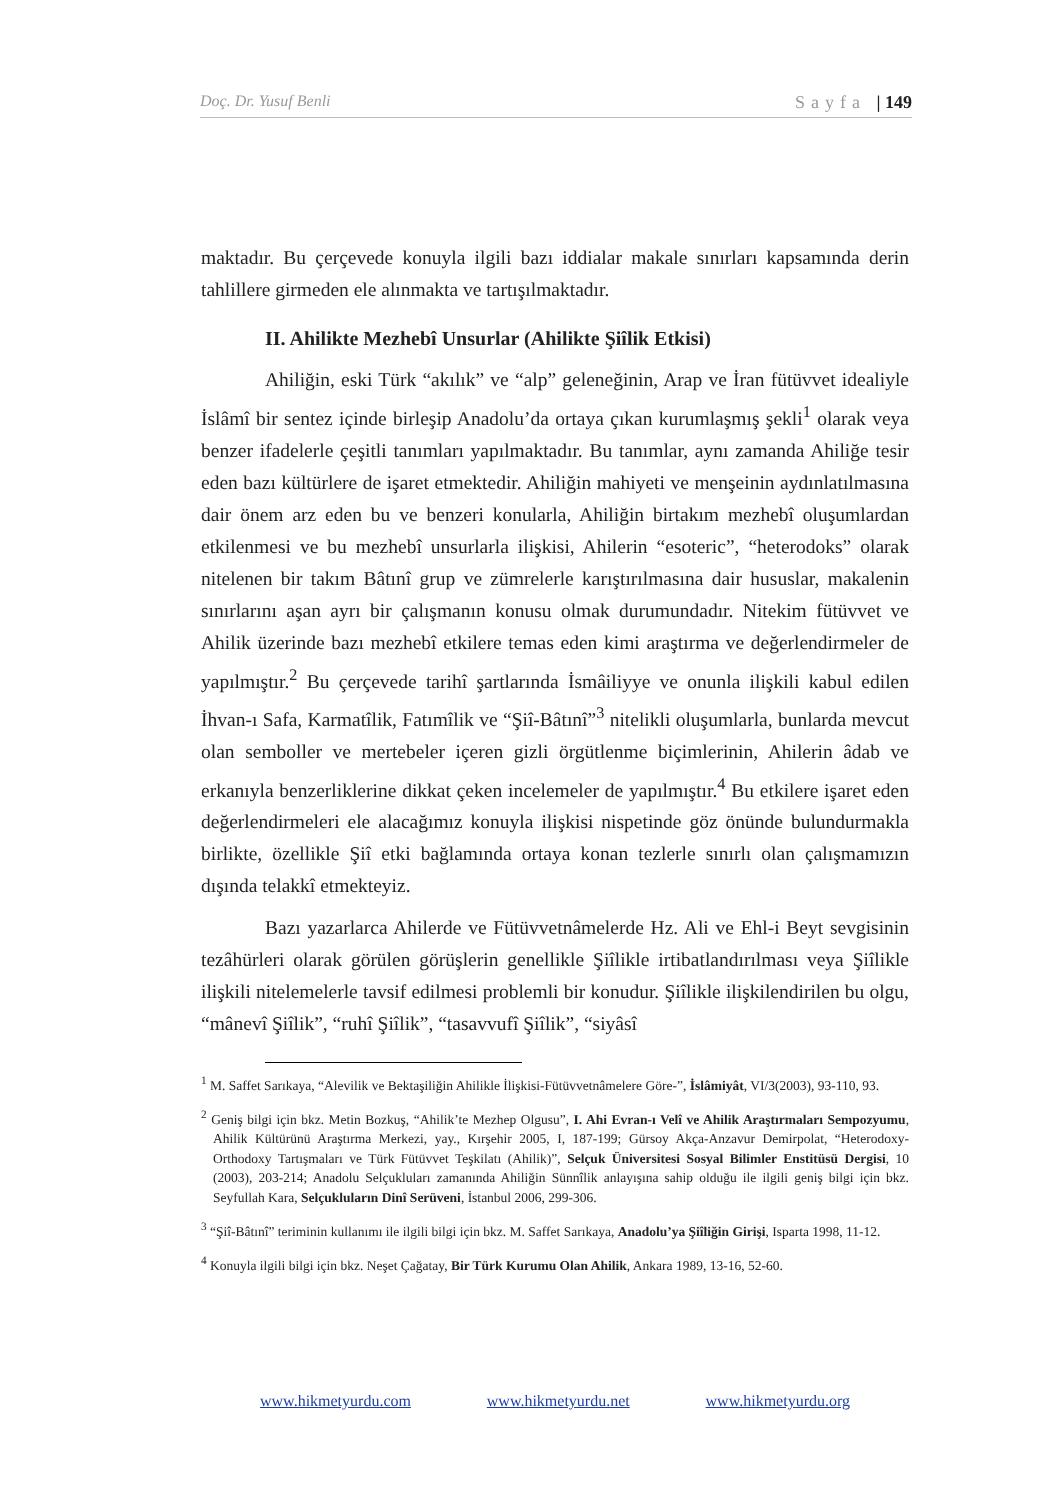Doç. Dr. Yusuf Benli Sayfa | 149
maktadır. Bu çerçevede konuyla ilgili bazı iddialar makale sınırları kapsamında derin tahlillere girmeden ele alınmakta ve tartışılmaktadır.
II. Ahilikte Mezhebî Unsurlar (Ahilikte Şiîlik Etkisi)
Ahiliğin, eski Türk “akılık” ve “alp” geleneğinin, Arap ve İran fütüvvet idealiyle İslâmî bir sentez içinde birleşip Anadolu’da ortaya çıkan kurumlaşmış şekli<sup>1</sup> olarak veya benzer ifadelerle çeşitli tanımları yapılmaktadır. Bu tanımlar, aynı zamanda Ahiliğe tesir eden bazı kültürlere de işaret etmektedir. Ahiliğin mahiyeti ve menşeinin aydınlatılmasına dair önem arz eden bu ve benzeri konularla, Ahiliğin birtakım mezhebî oluşumlardan etkilenmesi ve bu mezhebî unsurlarla ilişkisi, Ahilerin “esoteric”, “heterodoks” olarak nitelenen bir takım Bâtınî grup ve zümrelerle karıştırılmasına dair hususlar, makalenin sınırlarını aşan ayrı bir çalışmanın konusu olmak durumundadır. Nitekim fütüvvet ve Ahilik üzerinde bazı mezhebî etkilere temas eden kimi araştırma ve değerlendirmeler de yapılmıştır.<sup>2</sup> Bu çerçevede tarihî şartlarında İsmâiliyye ve onunla ilişkili kabul edilen İhvan-ı Safa, Karmatîlik, Fatımîlik ve “Şiî-Bâtınî”<sup>3</sup> nitelikli oluşumlarla, bunlarda mevcut olan semboller ve mertebeler içeren gizli örgütlenme biçimlerinin, Ahilerin âdab ve erkanıyla benzerliklerine dikkat çeken incelemeler de yapılmıştır.<sup>4</sup> Bu etkilere işaret eden değerlendirmeleri ele alacağımız konuyla ilişkisi nispetinde göz önünde bulundurmakla birlikte, özellikle Şiî etki bağlamında ortaya konan tezlerle sınırlı olan çalışmamızın dışında telakkî etmekteyiz.
Bazı yazarlarca Ahilerde ve Fütüvvetnâmelerde Hz. Ali ve Ehl-i Beyt sevgisinin tezâhürleri olarak görülen görüşlerin genellikle Şiîlikle irtibatlandırılması veya Şiîlikle ilişkili nitelemelerle tavsif edilmesi problemli bir konudur. Şiîlikle ilişkilendirilen bu olgu, “mânevî Şiîlik”, “ruhî Şiîlik”, “tasavvufî Şiîlik”, “siyâsî
<sup>1</sup> M. Saffet Sarıkaya, “Alevilik ve Bektaşiliğin Ahilikle İlişkisi-Fütüvvetnâmelere Göre-”, İslâmiyât, VI/3(2003), 93-110, 93.
<sup>2</sup> Geniş bilgi için bkz. Metin Bozkuş, “Ahilik’te Mezhep Olgusu”, I. Ahi Evran-ı Velî ve Ahilik Araştırmaları Sempozyumu, Ahilik Kültürünü Araştırma Merkezi, yay., Kırşehir 2005, I, 187-199; Gürsoy Akça-Anzavur Demirpolat, “Heterodoxy-Orthodoxy Tartışmaları ve Türk Fütüvvet Teşkilatı (Ahilik)”, Selçuk Üniversitesi Sosyal Bilimler Enstitüsü Dergisi, 10 (2003), 203-214; Anadolu Selçukluları zamanında Ahiliğin Sünnîlik anlayışına sahip olduğu ile ilgili geniş bilgi için bkz. Seyfullah Kara, Selçukluların Dinî Serüveni, İstanbul 2006, 299-306.
<sup>3</sup> “Şiî-Bâtınî” teriminin kullanımı ile ilgili bilgi için bkz. M. Saffet Sarıkaya, Anadolu’ya Şiîliğin Girişi, Isparta 1998, 11-12.
<sup>4</sup> Konuyla ilgili bilgi için bkz. Neşet Çağatay, Bir Türk Kurumu Olan Ahilik, Ankara 1989, 13-16, 52-60.
www.hikmetyurdu.com www.hikmetyurdu.net www.hikmetyurdu.org